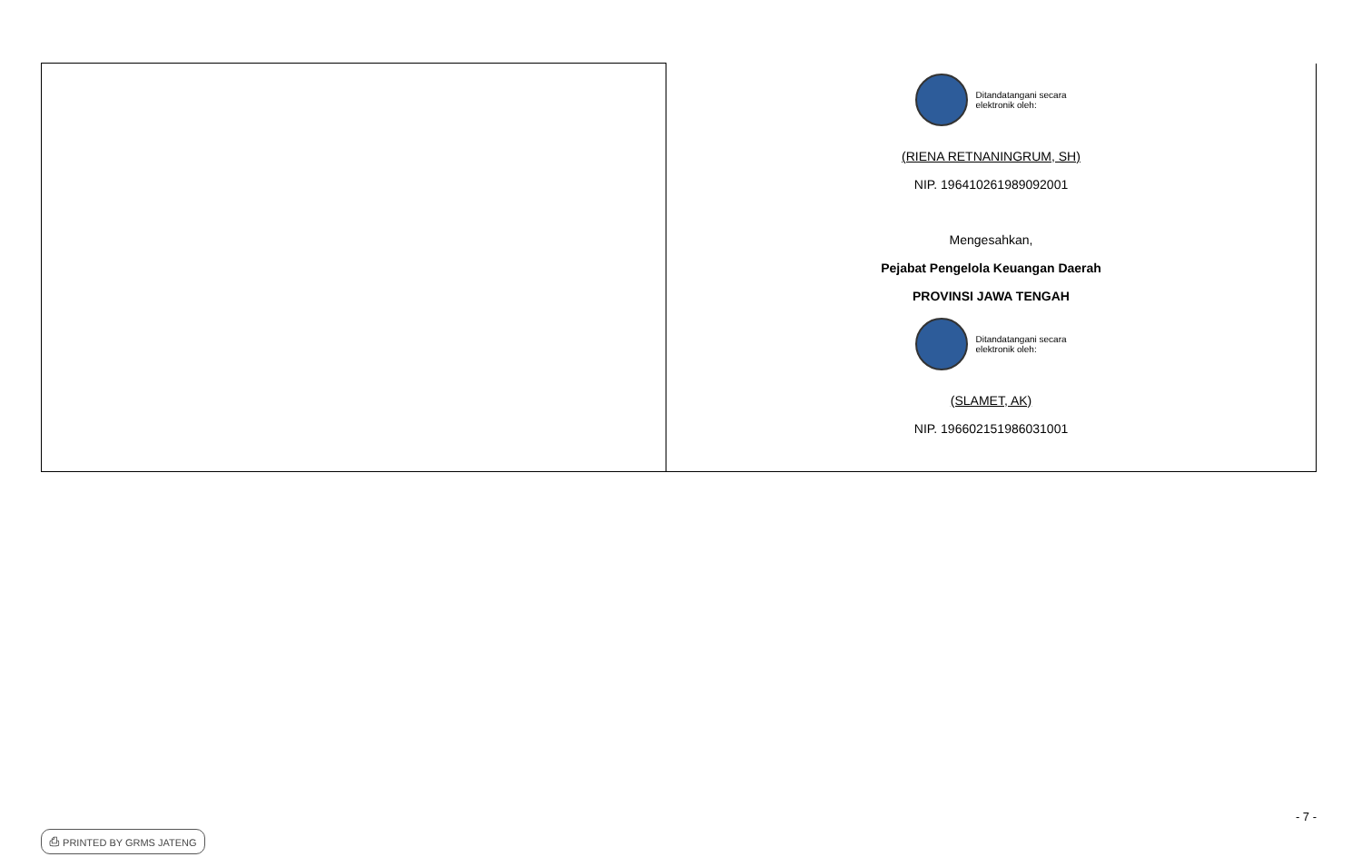| | Ditandatangani secara elektronik oleh: (RIENA RETNANINGRUM, SH) NIP. 196410261989092001 Mengesahkan, Pejabat Pengelola Keuangan Daerah PROVINSI JAWA TENGAH Ditandatangani secara elektronik oleh: (SLAMET, AK) NIP. 196602151986031001 |
- 7 -
⎙ PRINTED BY GRMS JATENG